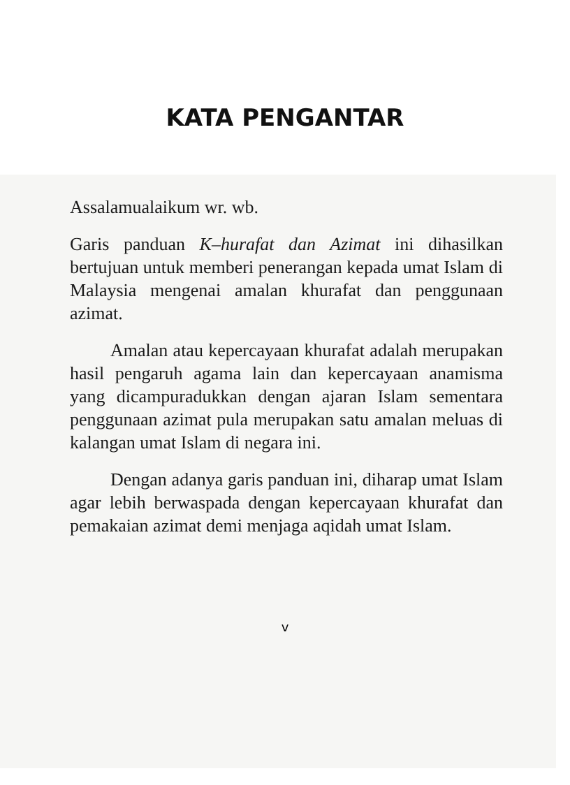KATA PENGANTAR
Assalamualaikum wr. wb.
Garis panduan K–hurafat dan Azimat ini dihasilkan bertujuan untuk memberi penerangan kepada umat Islam di Malaysia mengenai amalan khurafat dan penggunaan azimat.
Amalan atau kepercayaan khurafat adalah merupakan hasil pengaruh agama lain dan kepercayaan anamisma yang dicampuradukkan dengan ajaran Islam sementara penggunaan azimat pula merupakan satu amalan meluas di kalangan umat Islam di negara ini.
Dengan adanya garis panduan ini, diharap umat Islam agar lebih berwaspada dengan kepercayaan khurafat dan pemakaian azimat demi menjaga aqidah umat Islam.
v